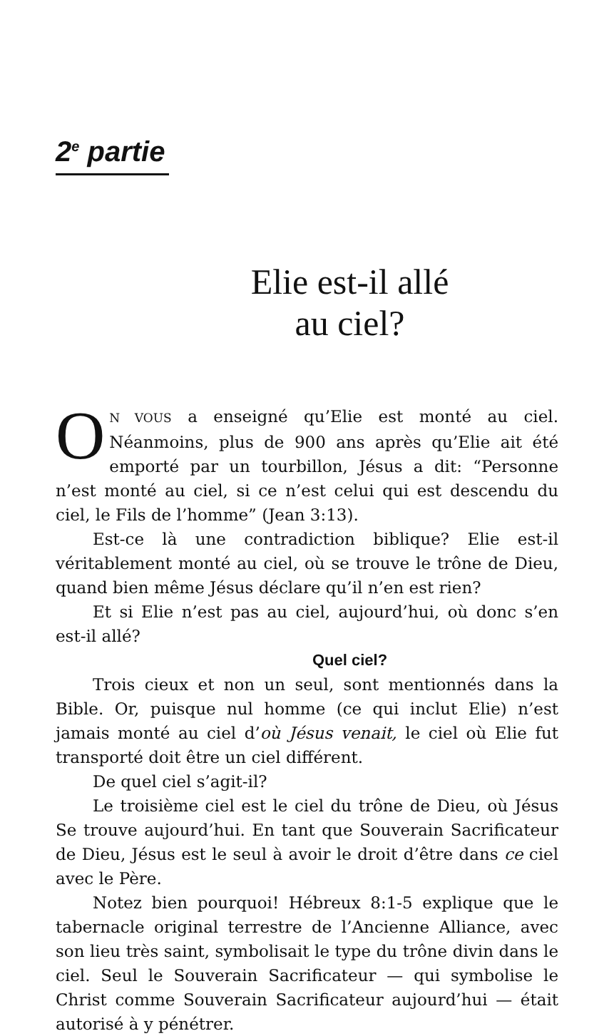2<sup>e</sup> partie
Elie est-il allé
au ciel?
ON VOUS a enseigné qu’Elie est monté au ciel. Néanmoins, plus de 900 ans après qu’Elie ait été emporté par un tourbillon, Jésus a dit: “Personne n’est monté au ciel, si ce n’est celui qui est descendu du ciel, le Fils de l’homme” (Jean 3:13).
Est-ce là une contradiction biblique? Elie est-il véritablement monté au ciel, où se trouve le trône de Dieu, quand bien même Jésus déclare qu’il n’en est rien?
Et si Elie n’est pas au ciel, aujourd’hui, où donc s’en est-il allé?
Quel ciel?
Trois cieux et non un seul, sont mentionnés dans la Bible. Or, puisque nul homme (ce qui inclut Elie) n’est jamais monté au ciel d’où Jésus venait, le ciel où Elie fut transporté doit être un ciel différent.
De quel ciel s’agit-il?
Le troisième ciel est le ciel du trône de Dieu, où Jésus Se trouve aujourd’hui. En tant que Souverain Sacrificateur de Dieu, Jésus est le seul à avoir le droit d’être dans ce ciel avec le Père.
Notez bien pourquoi! Hébreux 8:1-5 explique que le tabernacle original terrestre de l’Ancienne Alliance, avec son lieu très saint, symbolisait le type du trône divin dans le ciel. Seul le Souverain Sacrificateur — qui symbolise le Christ comme Souverain Sacrificateur aujourd’hui — était autorisé à y pénétrer.